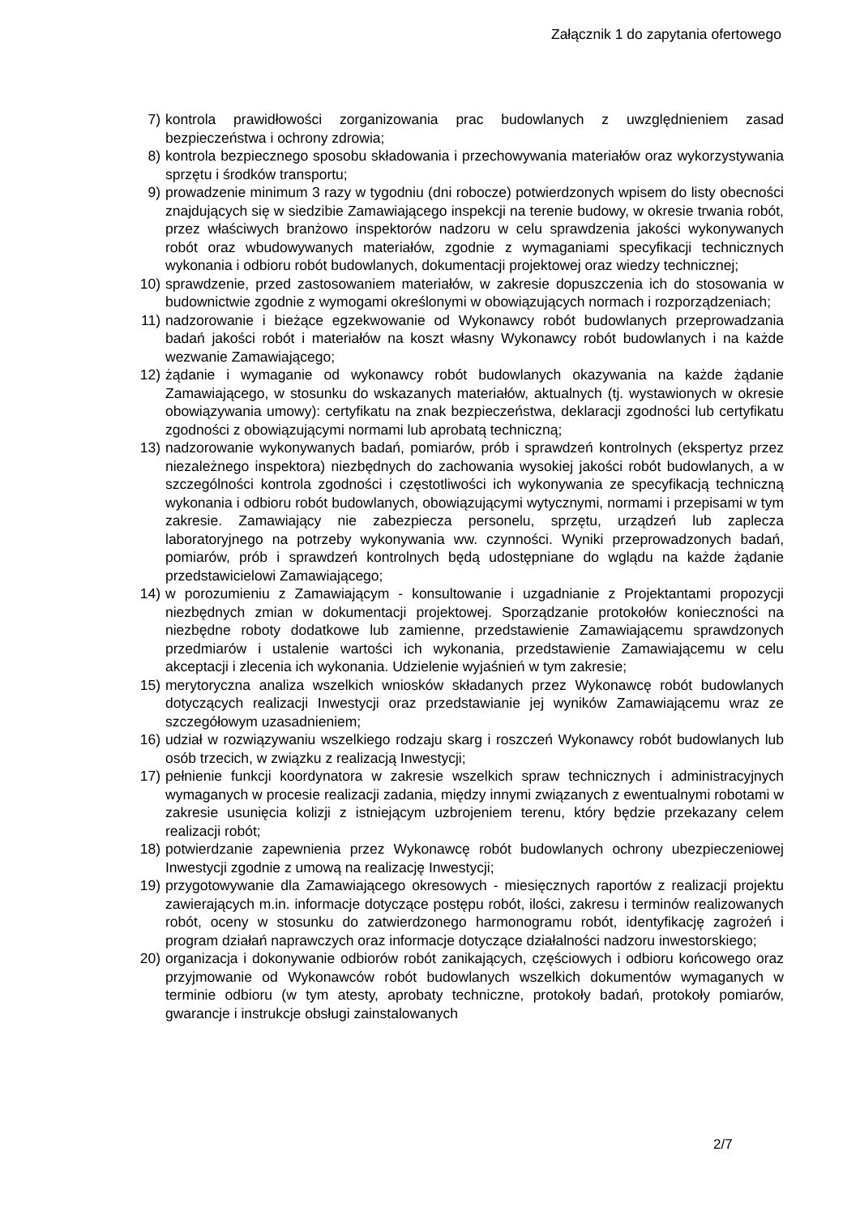Załącznik 1 do zapytania ofertowego
7) kontrola prawidłowości zorganizowania prac budowlanych z uwzględnieniem zasad bezpieczeństwa i ochrony zdrowia;
8) kontrola bezpiecznego sposobu składowania i przechowywania materiałów oraz wykorzystywania sprzętu i środków transportu;
9) prowadzenie minimum 3 razy w tygodniu (dni robocze) potwierdzonych wpisem do listy obecności znajdujących się w siedzibie Zamawiającego inspekcji na terenie budowy, w okresie trwania robót, przez właściwych branżowo inspektorów nadzoru w celu sprawdzenia jakości wykonywanych robót oraz wbudowywanych materiałów, zgodnie z wymaganiami specyfikacji technicznych wykonania i odbioru robót budowlanych, dokumentacji projektowej oraz wiedzy technicznej;
10) sprawdzenie, przed zastosowaniem materiałów, w zakresie dopuszczenia ich do stosowania w budownictwie zgodnie z wymogami określonymi w obowiązujących normach i rozporządzeniach;
11) nadzorowanie i bieżące egzekwowanie od Wykonawcy robót budowlanych przeprowadzania badań jakości robót i materiałów na koszt własny Wykonawcy robót budowlanych i na każde wezwanie Zamawiającego;
12) żądanie i wymaganie od wykonawcy robót budowlanych okazywania na każde żądanie Zamawiającego, w stosunku do wskazanych materiałów, aktualnych (tj. wystawionych w okresie obowiązywania umowy): certyfikatu na znak bezpieczeństwa, deklaracji zgodności lub certyfikatu zgodności z obowiązującymi normami lub aprobatą techniczną;
13) nadzorowanie wykonywanych badań, pomiarów, prób i sprawdzeń kontrolnych (ekspertyz przez niezależnego inspektora) niezbędnych do zachowania wysokiej jakości robót budowlanych, a w szczególności kontrola zgodności i częstotliwości ich wykonywania ze specyfikacją techniczną wykonania i odbioru robót budowlanych, obowiązującymi wytycznymi, normami i przepisami w tym zakresie. Zamawiający nie zabezpiecza personelu, sprzętu, urządzeń lub zaplecza laboratoryjnego na potrzeby wykonywania ww. czynności. Wyniki przeprowadzonych badań, pomiarów, prób i sprawdzeń kontrolnych będą udostępniane do wglądu na każde żądanie przedstawicielowi Zamawiającego;
14) w porozumieniu z Zamawiającym - konsultowanie i uzgadnianie z Projektantami propozycji niezbędnych zmian w dokumentacji projektowej. Sporządzanie protokołów konieczności na niezbędne roboty dodatkowe lub zamienne, przedstawienie Zamawiającemu sprawdzonych przedmiarów i ustalenie wartości ich wykonania, przedstawienie Zamawiającemu w celu akceptacji i zlecenia ich wykonania. Udzielenie wyjaśnień w tym zakresie;
15) merytoryczna analiza wszelkich wniosków składanych przez Wykonawcę robót budowlanych dotyczących realizacji Inwestycji oraz przedstawianie jej wyników Zamawiającemu wraz ze szczegółowym uzasadnieniem;
16) udział w rozwiązywaniu wszelkiego rodzaju skarg i roszczeń Wykonawcy robót budowlanych lub osób trzecich, w związku z realizacją Inwestycji;
17) pełnienie funkcji koordynatora w zakresie wszelkich spraw technicznych i administracyjnych wymaganych w procesie realizacji zadania, między innymi związanych z ewentualnymi robotami w zakresie usunięcia kolizji z istniejącym uzbrojeniem terenu, który będzie przekazany celem realizacji robót;
18) potwierdzanie zapewnienia przez Wykonawcę robót budowlanych ochrony ubezpieczeniowej Inwestycji zgodnie z umową na realizację Inwestycji;
19) przygotowywanie dla Zamawiającego okresowych - miesięcznych raportów z realizacji projektu zawierających m.in. informacje dotyczące postępu robót, ilości, zakresu i terminów realizowanych robót, oceny w stosunku do zatwierdzonego harmonogramu robót, identyfikację zagrożeń i program działań naprawczych oraz informacje dotyczące działalności nadzoru inwestorskiego;
20) organizacja i dokonywanie odbiorów robót zanikających, częściowych i odbioru końcowego oraz przyjmowanie od Wykonawców robót budowlanych wszelkich dokumentów wymaganych w terminie odbioru (w tym atesty, aprobaty techniczne, protokoły badań, protokoły pomiarów, gwarancje i instrukcje obsługi zainstalowanych
2/7